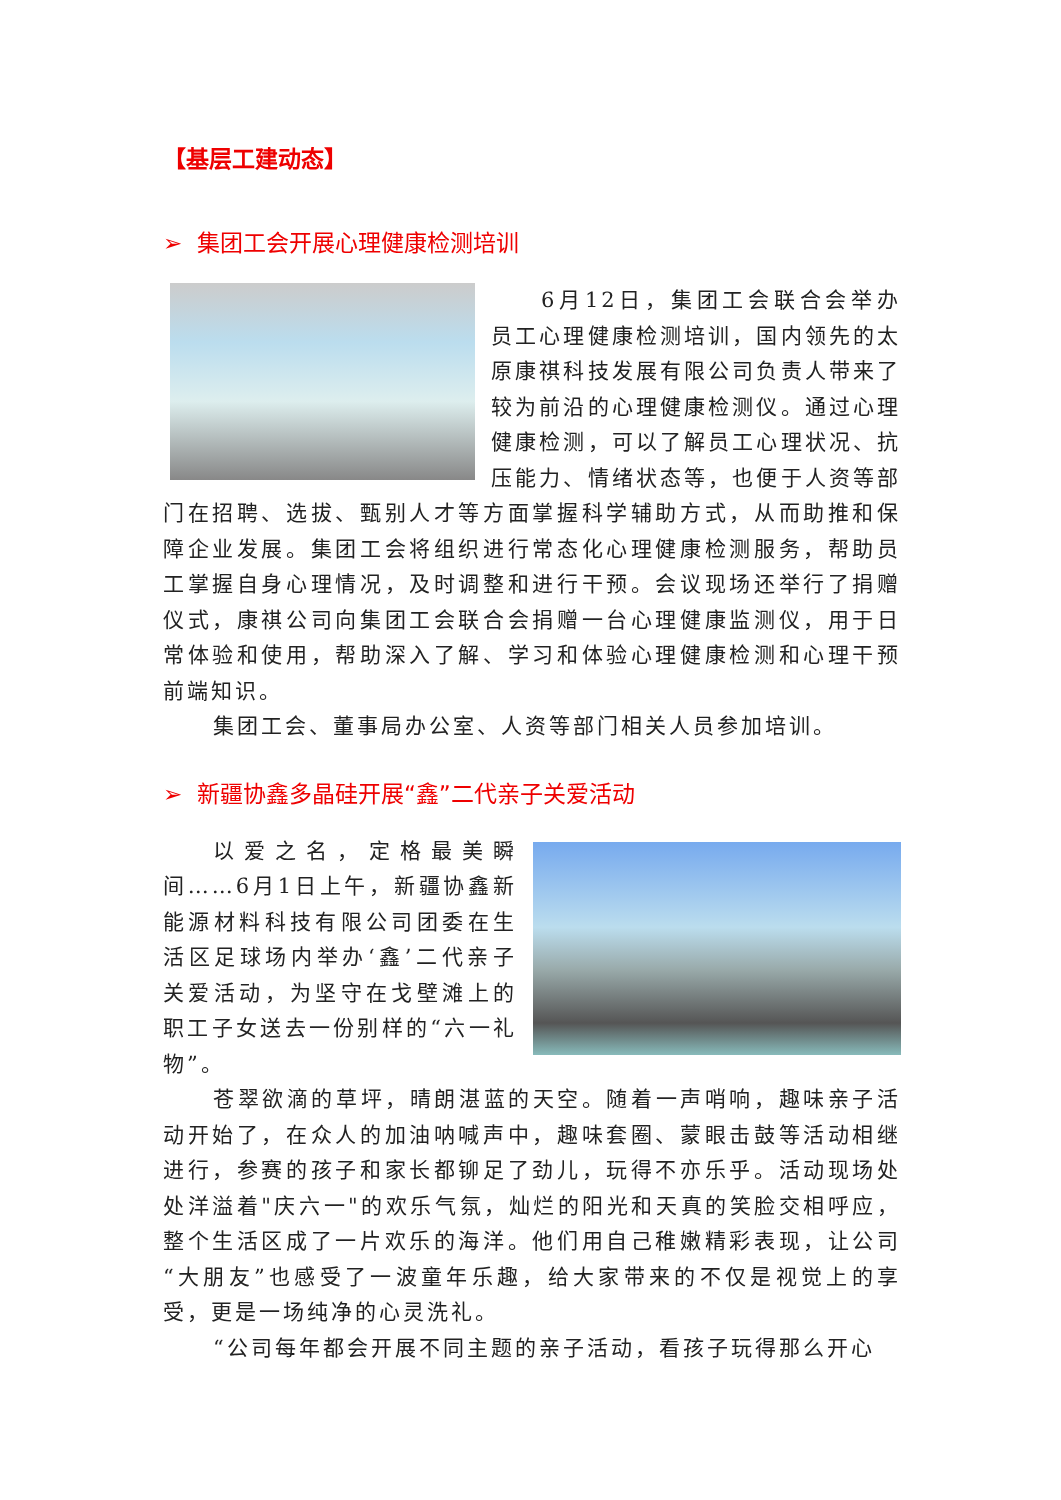【基层工建动态】
➢ 集团工会开展心理健康检测培训
6月12日，集团工会联合会举办员工心理健康检测培训，国内领先的太原康祺科技发展有限公司负责人带来了较为前沿的心理健康检测仪。通过心理健康检测，可以了解员工心理状况、抗压能力、情绪状态等，也便于人资等部门在招聘、选拔、甄别人才等方面掌握科学辅助方式，从而助推和保障企业发展。集团工会将组织进行常态化心理健康检测服务，帮助员工掌握自身心理情况，及时调整和进行干预。会议现场还举行了捐赠仪式，康祺公司向集团工会联合会捐赠一台心理健康监测仪，用于日常体验和使用，帮助深入了解、学习和体验心理健康检测和心理干预前端知识。
集团工会、董事局办公室、人资等部门相关人员参加培训。
➢ 新疆协鑫多晶硅开展“鑫”二代亲子关爱活动
以爱之名，定格最美瞬间……6月1日上午，新疆协鑫新能源材料科技有限公司团委在生活区足球场内举办‘鑫’二代亲子关爱活动，为坚守在戈壁滩上的职工子女送去一份别样的“六一礼物”。
苍翠欲滴的草坪，晴朗湛蓝的天空。随着一声哨响，趣味亲子活动开始了，在众人的加油呐喊声中，趣味套圈、蒙眼击鼓等活动相继进行，参赛的孩子和家长都铆足了劲儿，玩得不亦乐乎。活动现场处处洋溢着"庆六一"的欢乐气氛，灿烂的阳光和天真的笑脸交相呼应，整个生活区成了一片欢乐的海洋。他们用自己稚嫩精彩表现，让公司“大朋友”也感受了一波童年乐趣，给大家带来的不仅是视觉上的享受，更是一场纯净的心灵洗礼。
“公司每年都会开展不同主题的亲子活动，看孩子玩得那么开心